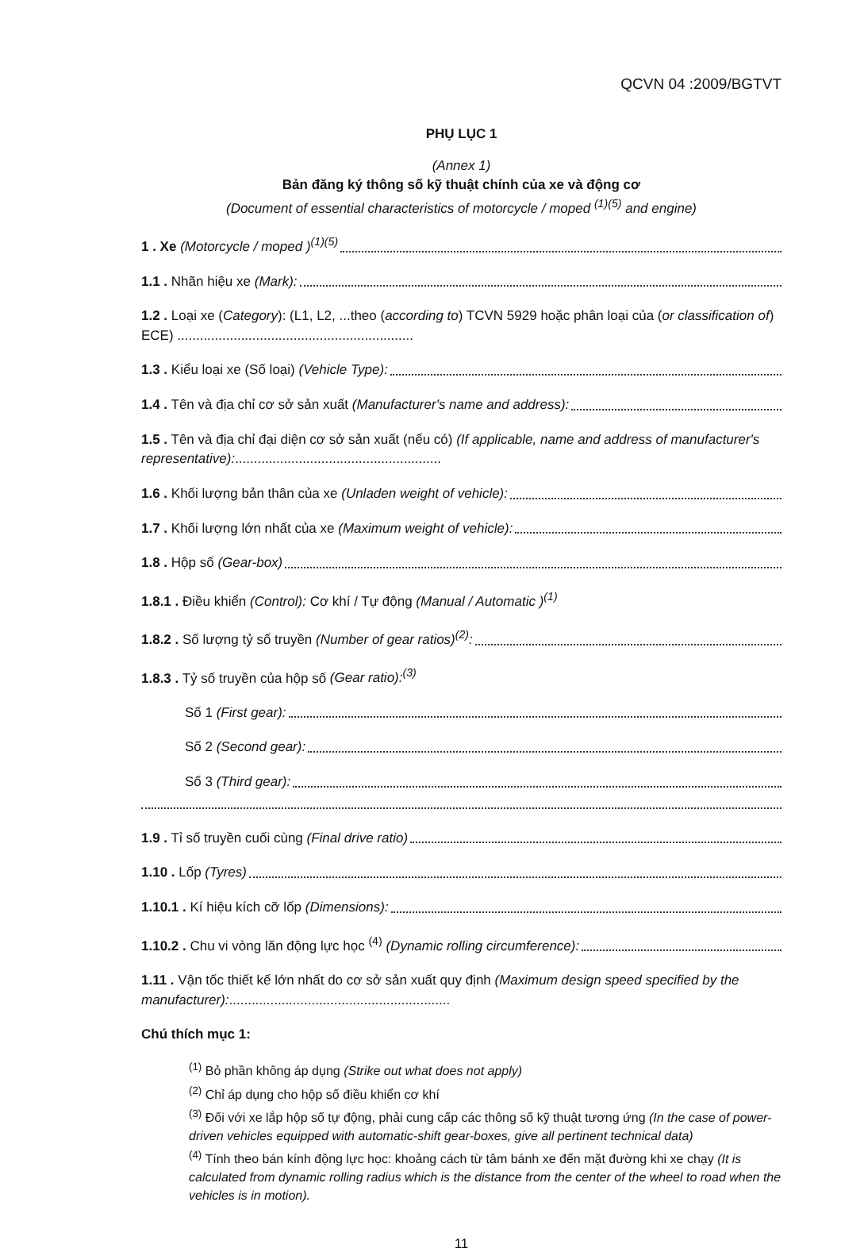QCVN 04 :2009/BGTVT
PHỤ LỤC 1
(Annex 1)
Bản đăng ký thông số kỹ thuật chính của xe và động cơ
(Document of essential characteristics of motorcycle / moped <sup>(1)(5)</sup> and engine)
1 . Xe (Motorcycle / moped )<sup>(1)(5)</sup>
1.1 . Nhãn hiệu xe (Mark):
1.2 . Loại xe (Category): (L1, L2, ...theo (according to) TCVN 5929 hoặc phân loại của (or classification of) ECE) ...............................................................
1.3 . Kiểu loại xe (Số loại) (Vehicle Type):
1.4 . Tên và địa chỉ cơ sở sản xuất (Manufacturer's name and address):
1.5 . Tên và địa chỉ đại diện cơ sở sản xuất (nếu có) (If applicable, name and address of manufacturer's representative):.......................................................
1.6 . Khối lượng bản thân của xe (Unladen weight of vehicle):
1.7 . Khối lượng lớn nhất của xe (Maximum weight of vehicle):
1.8 . Hộp số (Gear-box)
1.8.1 . Điều khiển (Control): Cơ khí / Tự động (Manual / Automatic )<sup>(1)</sup>
1.8.2 . Số lượng tỷ số truyền (Number of gear ratios)<sup>(2)</sup>:
1.8.3 . Tỷ số truyền của hộp số (Gear ratio):<sup>(3)</sup>
Số 1 (First gear):
Số 2 (Second gear):
Số 3 (Third gear):
1.9 . Tỉ số truyền cuối cùng (Final drive ratio)
1.10 . Lốp (Tyres)
1.10.1 . Kí hiệu kích cỡ lốp (Dimensions):
1.10.2 . Chu vi vòng lăn động lực học <sup>(4)</sup> (Dynamic rolling circumference):
1.11 . Vận tốc thiết kế lớn nhất do cơ sở sản xuất quy định (Maximum design speed specified by the manufacturer):...........................................................
Chú thích mục 1:
<sup>(1)</sup> Bỏ phần không áp dụng (Strike out what does not apply)
<sup>(2)</sup> Chỉ áp dụng cho hộp số điều khiển cơ khí
<sup>(3)</sup> Đối với xe lắp hộp số tự động, phải cung cấp các thông số kỹ thuật tương ứng (In the case of power-driven vehicles equipped with automatic-shift gear-boxes, give all pertinent technical data)
<sup>(4)</sup> Tính theo bán kính động lực học: khoảng cách từ tâm bánh xe đến mặt đường khi xe chạy (It is calculated from dynamic rolling radius which is the distance from the center of the wheel to road when the vehicles is in motion).
11